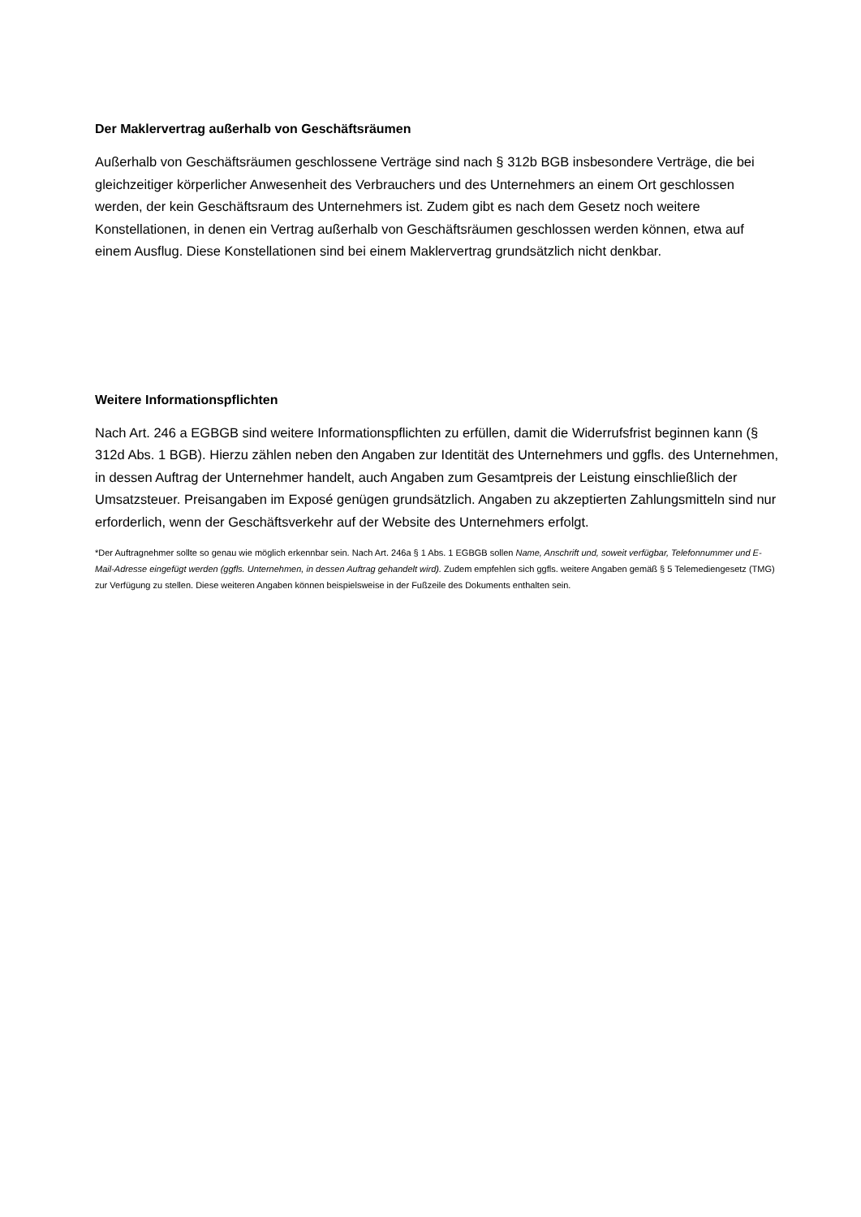Der Maklervertrag außerhalb von Geschäftsräumen
Außerhalb von Geschäftsräumen geschlossene Verträge sind nach § 312b BGB insbesondere Verträge, die bei gleichzeitiger körperlicher Anwesenheit des Verbrauchers und des Unternehmers an einem Ort geschlossen werden, der kein Geschäftsraum des Unternehmers ist. Zudem gibt es nach dem Gesetz noch weitere Konstellationen, in denen ein Vertrag außerhalb von Geschäftsräumen geschlossen werden können, etwa auf einem Ausflug. Diese Konstellationen sind bei einem Maklervertrag grundsätzlich nicht denkbar.
Weitere Informationspflichten
Nach Art. 246 a EGBGB sind weitere Informationspflichten zu erfüllen, damit die Widerrufsfrist beginnen kann (§ 312d Abs. 1 BGB). Hierzu zählen neben den Angaben zur Identität des Unternehmers und ggfls. des Unternehmen, in dessen Auftrag der Unternehmer handelt, auch Angaben zum Gesamtpreis der Leistung einschließlich der Umsatzsteuer. Preisangaben im Exposé genügen grundsätzlich. Angaben zu akzeptierten Zahlungsmitteln sind nur erforderlich, wenn der Geschäftsverkehr auf der Website des Unternehmers erfolgt.
*Der Auftragnehmer sollte so genau wie möglich erkennbar sein. Nach Art. 246a § 1 Abs. 1 EGBGB sollen Name, Anschrift und, soweit verfügbar, Telefonnummer und E-Mail-Adresse eingefügt werden (ggfls. Unternehmen, in dessen Auftrag gehandelt wird). Zudem empfehlen sich ggfls. weitere Angaben gemäß § 5 Telemediengesetz (TMG) zur Verfügung zu stellen. Diese weiteren Angaben können beispielsweise in der Fußzeile des Dokuments enthalten sein.